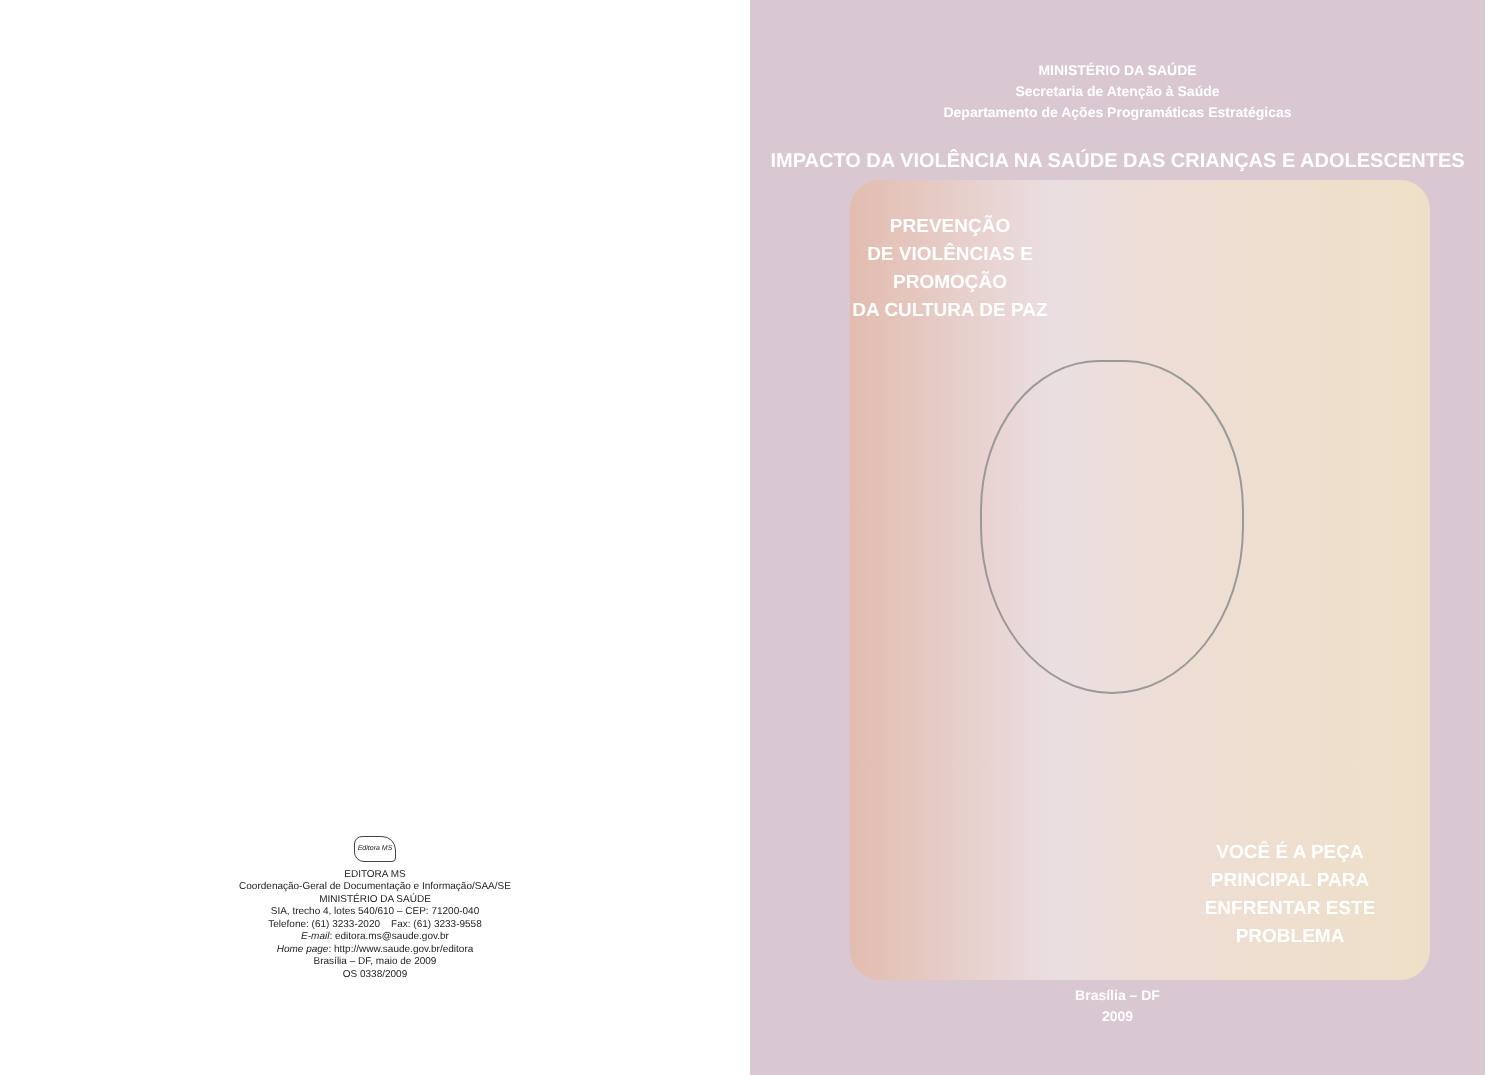Editora MS
EDITORA MS
Coordenação-Geral de Documentação e Informação/SAA/SE
MINISTÉRIO DA SAÚDE
SIA, trecho 4, lotes 540/610 – CEP: 71200-040
Telefone: (61) 3233-2020 Fax: (61) 3233-9558
E-mail: editora.ms@saude.gov.br
Home page: http://www.saude.gov.br/editora
Brasília – DF, maio de 2009
OS 0338/2009
MINISTÉRIO DA SAÚDE
Secretaria de Atenção à Saúde
Departamento de Ações Programáticas Estratégicas
IMPACTO DA VIOLÊNCIA NA SAÚDE DAS CRIANÇAS E ADOLESCENTES
PREVENÇÃO
DE VIOLÊNCIAS E
PROMOÇÃO
DA CULTURA DE PAZ
VOCÊ É A PEÇA
PRINCIPAL PARA
ENFRENTAR ESTE
PROBLEMA
Brasília – DF
2009